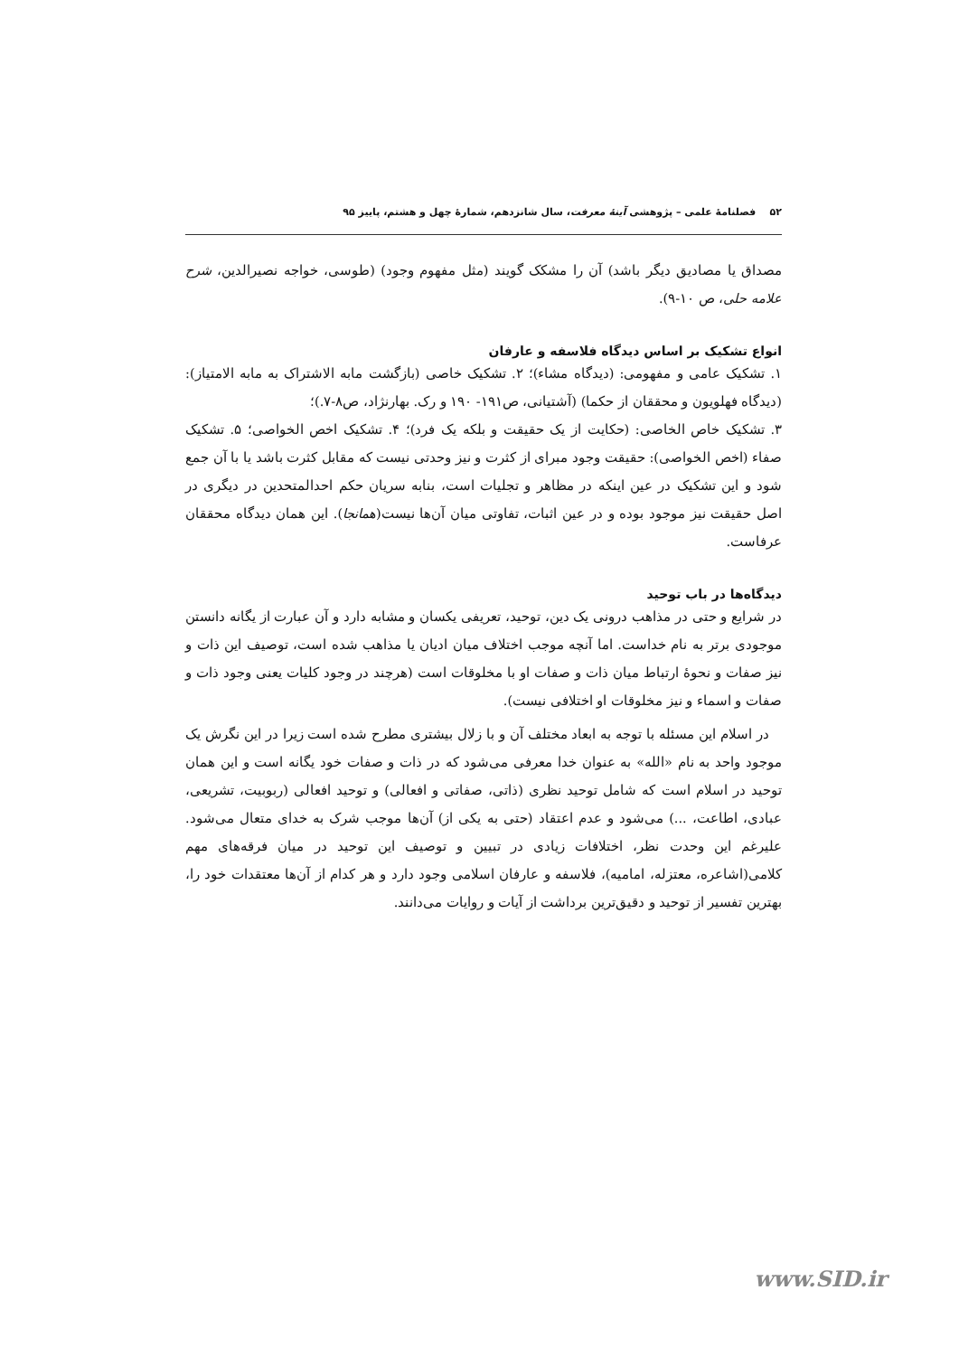۵۲ فصلنامهٔ علمی – پژوهشی آینهٔ معرفت، سال شانزدهم، شمارهٔ چهل و هشتم، پاییز ۹۵
مصداق یا مصادیق دیگر باشد) آن را مشکک گویند (مثل مفهوم وجود) (طوسی، خواجه نصیرالدین، شرح علامه حلی، ص ۱۰-۹).
انواع تشکیک بر اساس دیدگاه فلاسفه و عارفان
۱. تشکیک عامی و مفهومی: (دیدگاه مشاء)؛ ۲. تشکیک خاصی (بازگشت مابه الاشتراک به مابه الامتیاز): (دیدگاه فهلویون و محققان از حکما) (آشتیانی، ص۱۹۱- ۱۹۰ و رک. بهارنژاد، ص۸-۷.)؛
۳. تشکیک خاص الخاصی: (حکایت از یک حقیقت و بلکه یک فرد)؛ ۴. تشکیک اخص الخواصی؛ ۵. تشکیک صفاء (اخص الخواصی): حقیقت وجود مبرای از کثرت و نیز وحدتی نیست که مقابل کثرت باشد یا با آن جمع شود و این تشکیک در عین اینکه در مظاهر و تجلیات است، بنابه سریان حکم احدالمتحدین در دیگری در اصل حقیقت نیز موجود بوده و در عین اثبات، تفاوتی میان آن‌ها نیست(همانجا). این همان دیدگاه محققان عرفاست.
دیدگاه‌ها در باب توحید
در شرایع و حتی در مذاهب درونی یک دین، توحید، تعریفی یکسان و مشابه دارد و آن عبارت از یگانه دانستن موجودی برتر به نام خداست. اما آنچه موجب اختلاف میان ادیان یا مذاهب شده است، توصیف این ذات و نیز صفات و نحوهٔ ارتباط میان ذات و صفات او با مخلوقات است (هرچند در وجود کلیات یعنی وجود ذات و صفات و اسماء و نیز مخلوقات او اختلافی نیست).
در اسلام این مسئله با توجه به ابعاد مختلف آن و با زلال بیشتری مطرح شده است زیرا در این نگرش یک موجود واحد به نام «الله» به عنوان خدا معرفی می‌شود که در ذات و صفات خود یگانه است و این همان توحید در اسلام است که شامل توحید نظری (ذاتی، صفاتی و افعالی) و توحید افعالی (ربوبیت، تشریعی، عبادی، اطاعت، ...) می‌شود و عدم اعتقاد (حتی به یکی از) آن‌ها موجب شرک به خدای متعال می‌شود. علیرغم این وحدت نظر، اختلافات زیادی در تبیین و توصیف این توحید در میان فرقه‌های مهم کلامی(اشاعره، معتزله، امامیه)، فلاسفه و عارفان اسلامی وجود دارد و هر کدام از آن‌ها معتقدات خود را، بهترین تفسیر از توحید و دقیق‌ترین برداشت از آیات و روایات می‌دانند.
www.SID.ir